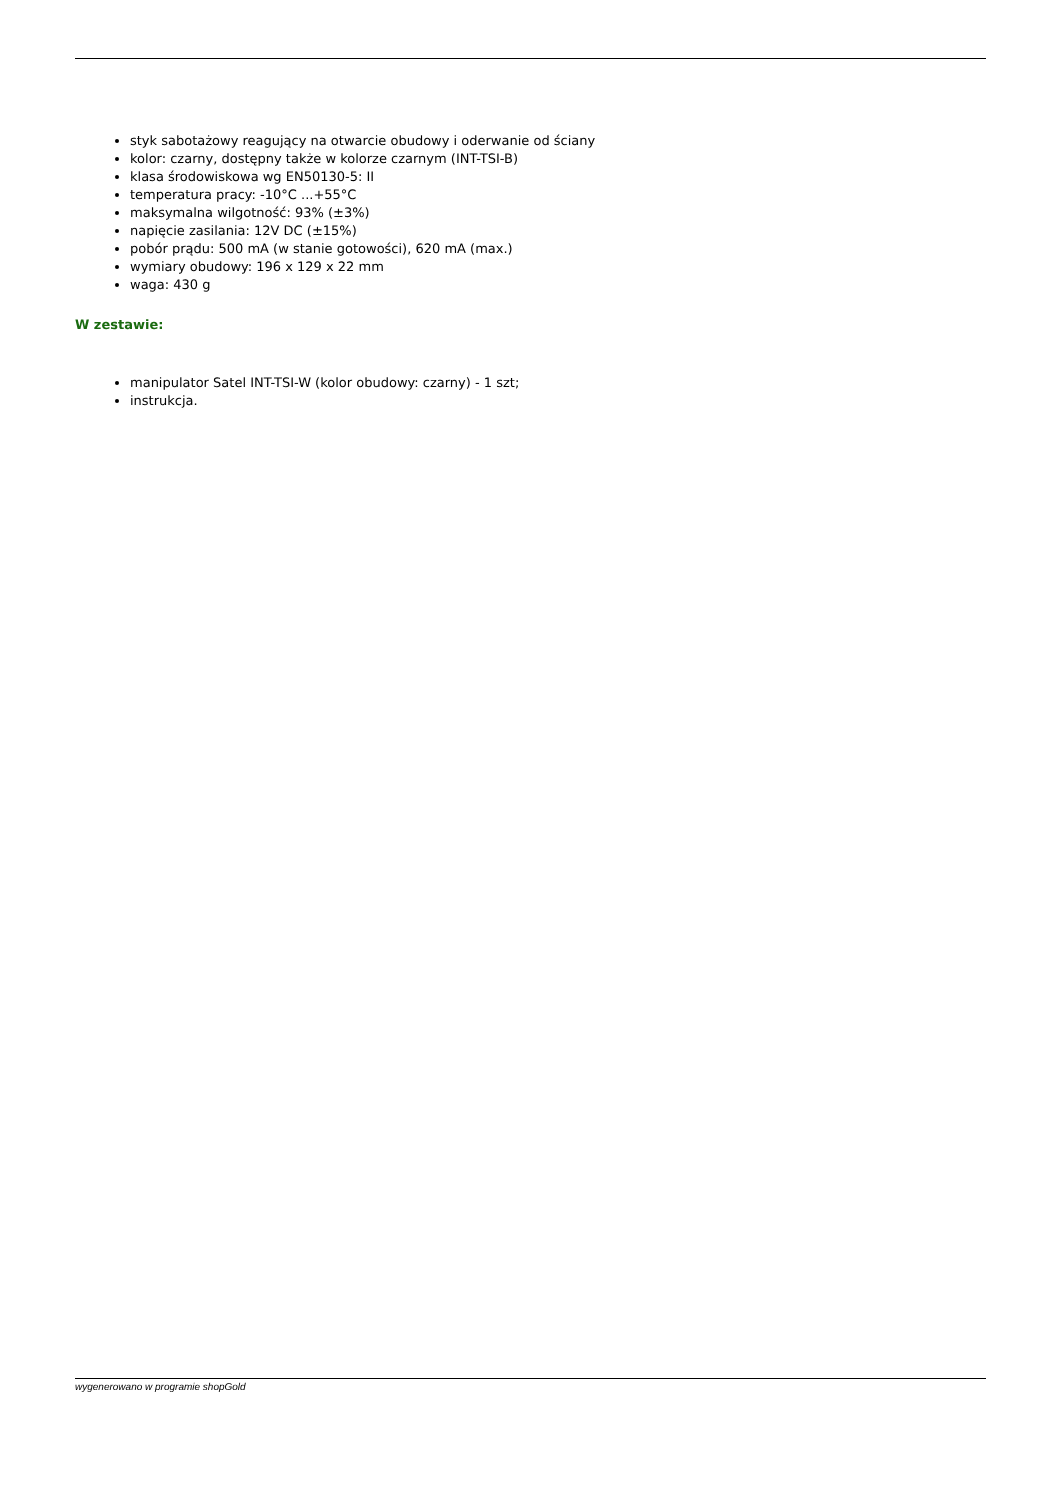styk sabotażowy reagujący na otwarcie obudowy i oderwanie od ściany
kolor: czarny, dostępny także w kolorze czarnym (INT-TSI-B)
klasa środowiskowa wg EN50130-5: II
temperatura pracy: -10°C ...+55°C
maksymalna wilgotność: 93% (±3%)
napięcie zasilania: 12V DC (±15%)
pobór prądu: 500 mA (w stanie gotowości), 620 mA (max.)
wymiary obudowy: 196 x 129 x 22 mm
waga: 430 g
W zestawie:
manipulator Satel INT-TSI-W (kolor obudowy: czarny) - 1 szt;
instrukcja.
wygenerowano w programie shopGold